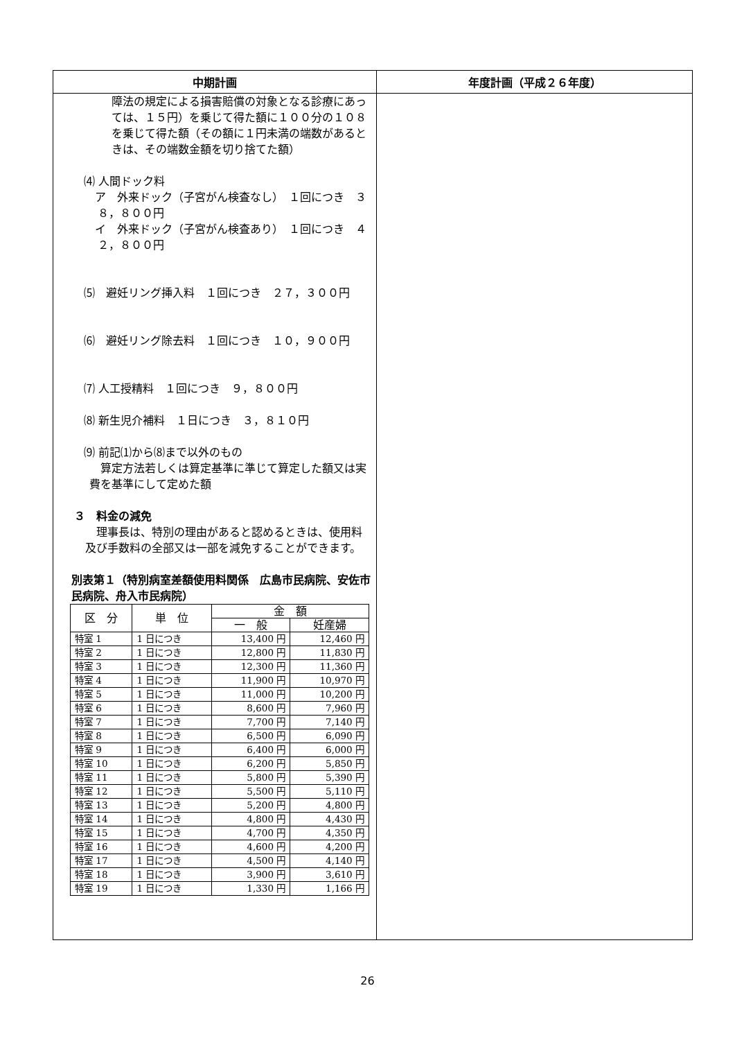| 中期計画 | 年度計画（平成２６年度） |
| --- | --- |
| 障法の規定による損害賠償の対象となる診療にあっては、１５円）を乗じて得た額に１００分の１０８を乗じて得た額（その額に１円未満の端数があるときは、その端数金額を切り捨てた額） ⑷ 人間ドック料 ア 外来ドック（子宮がん検査なし） １回につき ３８，８００円 イ 外来ドック（子宮がん検査あり） １回につき ４２，８００円 ⑸ 避妊リング挿入料 １回につき ２７，３００円 ⑹ 避妊リング除去料 １回につき １０，９００円 ⑺ 人工授精料 １回につき ９，８００円 ⑻ 新生児介補料 １日につき ３，８１０円 ⑼ 前記⑴から⑻まで以外のもの 算定方法若しくは算定基準に準じて算定した額又は実費を基準にして定めた額 ３ 料金の減免 理事長は、特別の理由があると認めるときは、使用料及び手数料の全部又は一部を減免することができます。 別表第１（特別病室差額使用料関係 広島市民病院、安佐市民病院、舟入市民病院） / 区 分 / 単 位 / 金 額 / / / --- / --- / --- / --- / / / / 一 般 / 妊産婦 / / 特室 1 / 1 日につき / 13,400 円 / 12,460 円 / / 特室 2 / 1 日につき / 12,800 円 / 11,830 円 / / 特室 3 / 1 日につき / 12,300 円 / 11,360 円 / / 特室 4 / 1 日につき / 11,900 円 / 10,970 円 / / 特室 5 / 1 日につき / 11,000 円 / 10,200 円 / / 特室 6 / 1 日につき / 8,600 円 / 7,960 円 / / 特室 7 / 1 日につき / 7,700 円 / 7,140 円 / / 特室 8 / 1 日につき / 6,500 円 / 6,090 円 / / 特室 9 / 1 日につき / 6,400 円 / 6,000 円 / / 特室 10 / 1 日につき / 6,200 円 / 5,850 円 / / 特室 11 / 1 日につき / 5,800 円 / 5,390 円 / / 特室 12 / 1 日につき / 5,500 円 / 5,110 円 / / 特室 13 / 1 日につき / 5,200 円 / 4,800 円 / / 特室 14 / 1 日につき / 4,800 円 / 4,430 円 / / 特室 15 / 1 日につき / 4,700 円 / 4,350 円 / / 特室 16 / 1 日につき / 4,600 円 / 4,200 円 / / 特室 17 / 1 日につき / 4,500 円 / 4,140 円 / / 特室 18 / 1 日につき / 3,900 円 / 3,610 円 / / 特室 19 / 1 日につき / 1,330 円 / 1,166 円 / | |
26